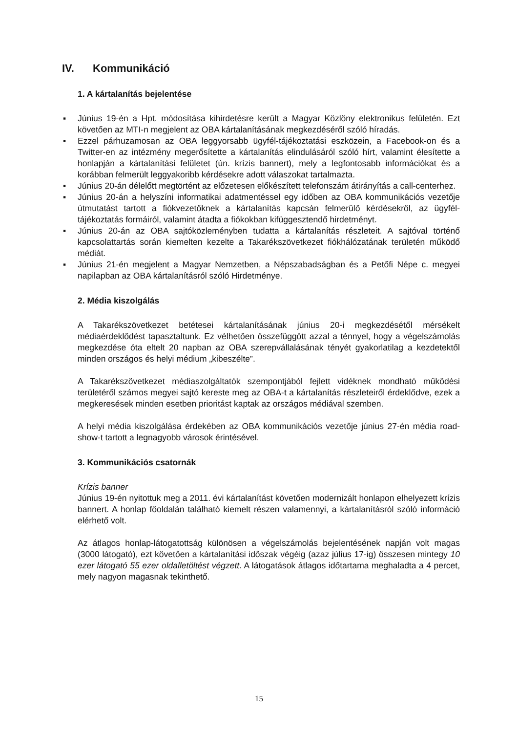IV. Kommunikáció
1. A kártalanítás bejelentése
▪ Június 19-én a Hpt. módosítása kihirdetésre került a Magyar Közlöny elektronikus felületén. Ezt követően az MTI-n megjelent az OBA kártalanításának megkezdéséről szóló híradás.
▪ Ezzel párhuzamosan az OBA leggyorsabb ügyfél-tájékoztatási eszközein, a Facebook-on és a Twitter-en az intézmény megerősítette a kártalanítás elindulásáról szóló hírt, valamint élesítette a honlapján a kártalanítási felületet (ún. krízis bannert), mely a legfontosabb információkat és a korábban felmerült leggyakoribb kérdésekre adott válaszokat tartalmazta.
▪ Június 20-án délelőtt megtörtént az előzetesen előkészített telefonszám átirányítás a call-centerhez.
▪ Június 20-án a helyszíni informatikai adatmentéssel egy időben az OBA kommunikációs vezetője útmutatást tartott a fiókvezetőknek a kártalanítás kapcsán felmerülő kérdésekről, az ügyfél-tájékoztatás formáiról, valamint átadta a fiókokban kifüggesztendő hirdetményt.
▪ Június 20-án az OBA sajtóközleményben tudatta a kártalanítás részleteit. A sajtóval történő kapcsolattartás során kiemelten kezelte a Takarékszövetkezet fiókhálózatának területén működő médiát.
▪ Június 21-én megjelent a Magyar Nemzetben, a Népszabadságban és a Petőfi Népe c. megyei napilapban az OBA kártalanításról szóló Hirdetménye.
2. Média kiszolgálás
A Takarékszövetkezet betétesei kártalanításának június 20-i megkezdésétől mérsékelt médiaérdeklődést tapasztaltunk. Ez vélhetően összefüggött azzal a ténnyel, hogy a végelszámolás megkezdése óta eltelt 20 napban az OBA szerepvállalásának tényét gyakorlatilag a kezdetektől minden országos és helyi médium „kibeszélte”.
A Takarékszövetkezet médiaszolgáltatók szempontjából fejlett vidéknek mondható működési területéről számos megyei sajtó kereste meg az OBA-t a kártalanítás részleteiről érdeklődve, ezek a megkeresések minden esetben prioritást kaptak az országos médiával szemben.
A helyi média kiszolgálása érdekében az OBA kommunikációs vezetője június 27-én média road-show-t tartott a legnagyobb városok érintésével.
3. Kommunikációs csatornák
Krízis banner
Június 19-én nyitottuk meg a 2011. évi kártalanítást követően modernizált honlapon elhelyezett krízis bannert. A honlap főoldalán található kiemelt részen valamennyi, a kártalanításról szóló információ elérhető volt.
Az átlagos honlap-látogatottság különösen a végelszámolás bejelentésének napján volt magas (3000 látogató), ezt követően a kártalanítási időszak végéig (azaz július 17-ig) összesen mintegy 10 ezer látogató 55 ezer oldalletöltést végzett. A látogatások átlagos időtartama meghaladta a 4 percet, mely nagyon magasnak tekinthető.
15